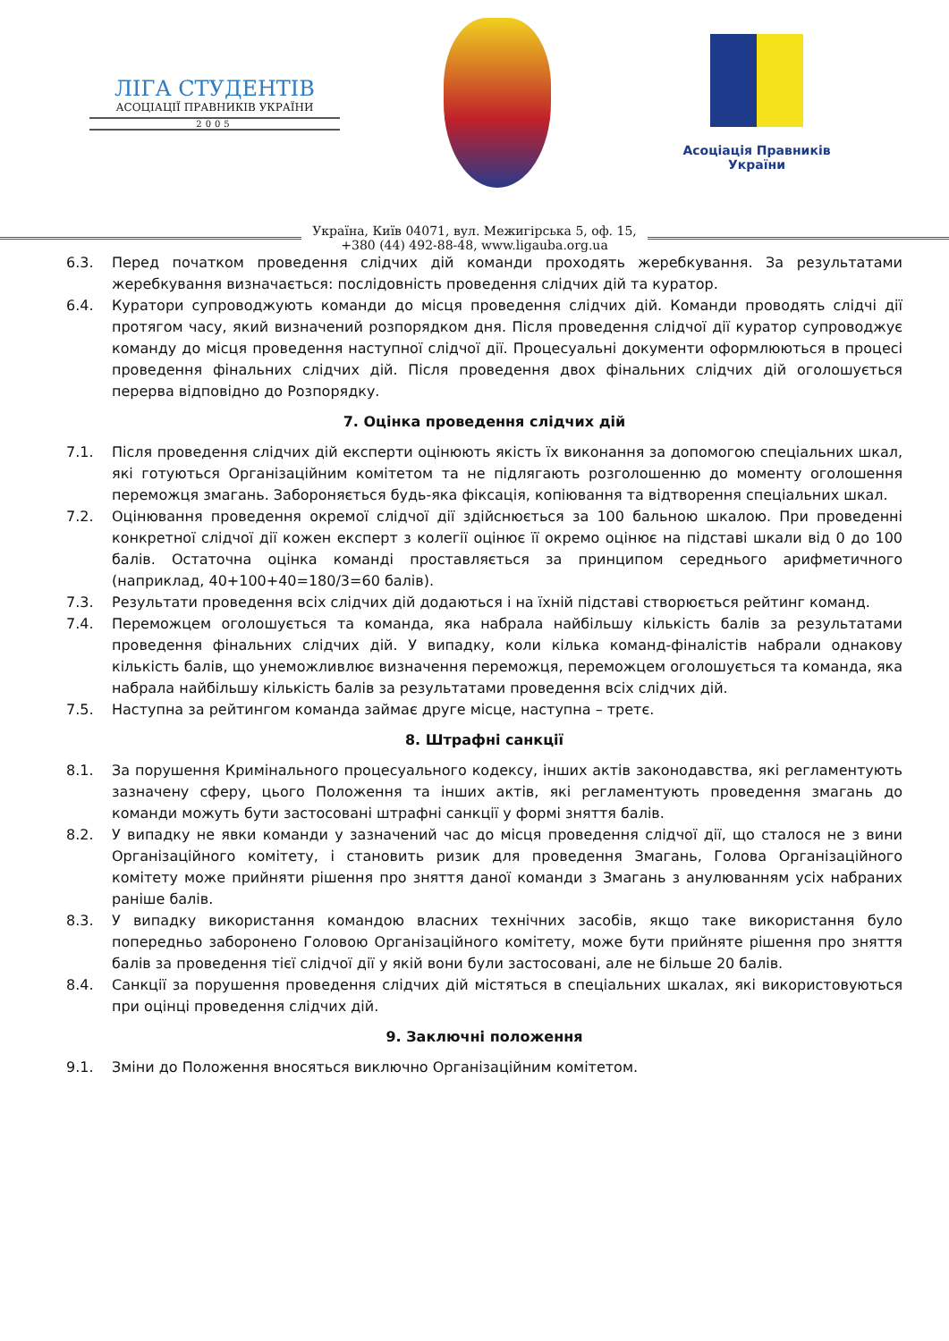ЛІГА СТУДЕНТІВ
АСОЦІАЦІЇ ПРАВНИКІВ УКРАЇНИ
2005
Асоціація Правників України
Україна, Київ 04071, вул. Межигірська 5, оф. 15,
+380 (44) 492-88-48, www.ligauba.org.ua
6.3. Перед початком проведення слідчих дій команди проходять жеребкування. За результатами жеребкування визначається: послідовність проведення слідчих дій та куратор.
6.4. Куратори супроводжують команди до місця проведення слідчих дій. Команди проводять слідчі дії протягом часу, який визначений розпорядком дня. Після проведення слідчої дії куратор супроводжує команду до місця проведення наступної слідчої дії. Процесуальні документи оформлюються в процесі проведення фінальних слідчих дій. Після проведення двох фінальних слідчих дій оголошується перерва відповідно до Розпорядку.
7. Оцінка проведення слідчих дій
7.1. Після проведення слідчих дій експерти оцінюють якість їх виконання за допомогою спеціальних шкал, які готуються Організаційним комітетом та не підлягають розголошенню до моменту оголошення переможця змагань. Забороняється будь-яка фіксація, копіювання та відтворення спеціальних шкал.
7.2. Оцінювання проведення окремої слідчої дії здійснюється за 100 бальною шкалою. При проведенні конкретної слідчої дії кожен експерт з колегії оцінює її окремо оцінює на підставі шкали від 0 до 100 балів. Остаточна оцінка команді проставляється за принципом середнього арифметичного (наприклад, 40+100+40=180/3=60 балів).
7.3. Результати проведення всіх слідчих дій додаються і на їхній підставі створюється рейтинг команд.
7.4. Переможцем оголошується та команда, яка набрала найбільшу кількість балів за результатами проведення фінальних слідчих дій. У випадку, коли кілька команд-фіналістів набрали однакову кількість балів, що унеможливлює визначення переможця, переможцем оголошується та команда, яка набрала найбільшу кількість балів за результатами проведення всіх слідчих дій.
7.5. Наступна за рейтингом команда займає друге місце, наступна – третє.
8. Штрафні санкції
8.1. За порушення Кримінального процесуального кодексу, інших актів законодавства, які регламентують зазначену сферу, цього Положення та інших актів, які регламентують проведення змагань до команди можуть бути застосовані штрафні санкції у формі зняття балів.
8.2. У випадку не явки команди у зазначений час до місця проведення слідчої дії, що сталося не з вини Організаційного комітету, і становить ризик для проведення Змагань, Голова Організаційного комітету може прийняти рішення про зняття даної команди з Змагань з анулюванням усіх набраних раніше балів.
8.3. У випадку використання командою власних технічних засобів, якщо таке використання було попередньо заборонено Головою Організаційного комітету, може бути прийняте рішення про зняття балів за проведення тієї слідчої дії у якій вони були застосовані, але не більше 20 балів.
8.4. Санкції за порушення проведення слідчих дій містяться в спеціальних шкалах, які використовуються при оцінці проведення слідчих дій.
9. Заключні положення
9.1. Зміни до Положення вносяться виключно Організаційним комітетом.